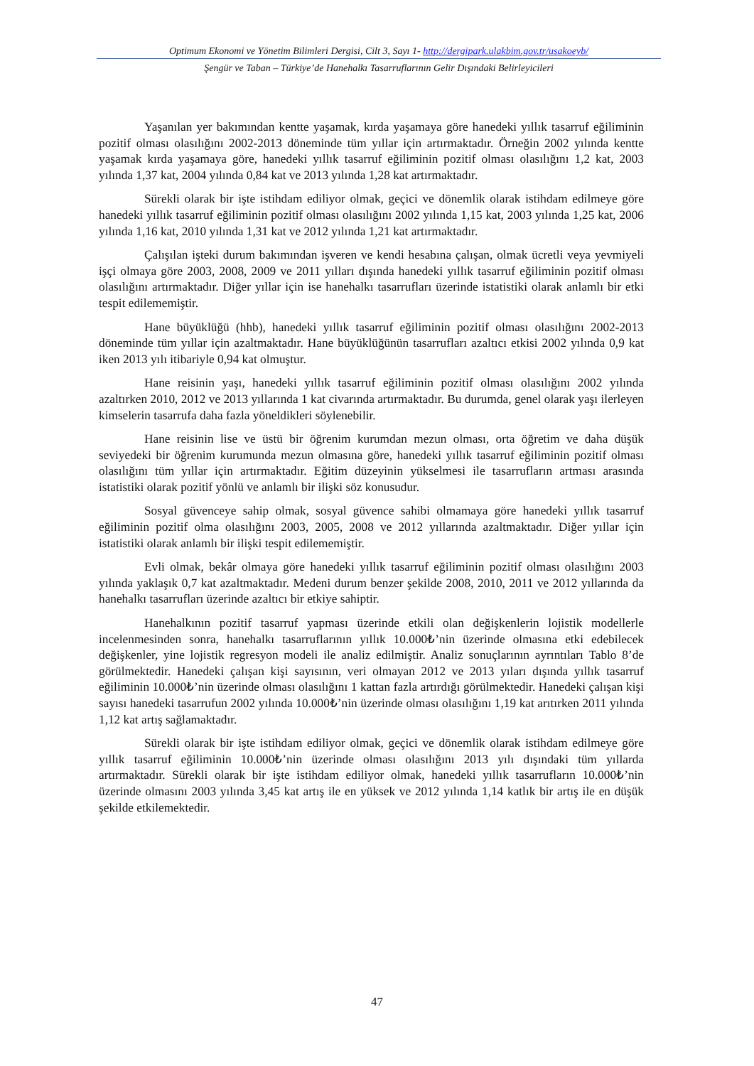Optimum Ekonomi ve Yönetim Bilimleri Dergisi, Cilt 3, Sayı 1- http://dergipark.ulakbim.gov.tr/usakoeyb/
Şengür ve Taban – Türkiye’de Hanehalkı Tasarruflarının Gelir Dışındaki Belirleyicileri
Yaşanılan yer bakımından kentte yaşamak, kırda yaşamaya göre hanedeki yıllık tasarruf eğiliminin pozitif olması olasılığını 2002-2013 döneminde tüm yıllar için artırmaktadır. Örneğin 2002 yılında kentte yaşamak kırda yaşamaya göre, hanedeki yıllık tasarruf eğiliminin pozitif olması olasılığını 1,2 kat, 2003 yılında 1,37 kat, 2004 yılında 0,84 kat ve 2013 yılında 1,28 kat artırmaktadır.
Sürekli olarak bir işte istihdam ediliyor olmak, geçici ve dönemlik olarak istihdam edilmeye göre hanedeki yıllık tasarruf eğiliminin pozitif olması olasılığını 2002 yılında 1,15 kat, 2003 yılında 1,25 kat, 2006 yılında 1,16 kat, 2010 yılında 1,31 kat ve 2012 yılında 1,21 kat artırmaktadır.
Çalışılan işteki durum bakımından işveren ve kendi hesabına çalışan, olmak ücretli veya yevmiyeli işçi olmaya göre 2003, 2008, 2009 ve 2011 yılları dışında hanedeki yıllık tasarruf eğiliminin pozitif olması olasılığını artırmaktadır. Diğer yıllar için ise hanehalkı tasarrufları üzerinde istatistiki olarak anlamlı bir etki tespit edilememiştir.
Hane büyüklüğü (hhb), hanedeki yıllık tasarruf eğiliminin pozitif olması olasılığını 2002-2013 döneminde tüm yıllar için azaltmaktadır. Hane büyüklüğünün tasarrufları azaltıcı etkisi 2002 yılında 0,9 kat iken 2013 yılı itibariyle 0,94 kat olmuştur.
Hane reisinin yaşı, hanedeki yıllık tasarruf eğiliminin pozitif olması olasılığını 2002 yılında azaltırken 2010, 2012 ve 2013 yıllarında 1 kat civarında artırmaktadır. Bu durumda, genel olarak yaşı ilerleyen kimselerin tasarrufa daha fazla yöneldikleri söylenebilir.
Hane reisinin lise ve üstü bir öğrenim kurumdan mezun olması, orta öğretim ve daha düşük seviyedeki bir öğrenim kurumunda mezun olmasına göre, hanedeki yıllık tasarruf eğiliminin pozitif olması olasılığını tüm yıllar için artırmaktadır. Eğitim düzeyinin yükselmesi ile tasarrufların artması arasında istatistiki olarak pozitif yönlü ve anlamlı bir ilişki söz konusudur.
Sosyal güvenceye sahip olmak, sosyal güvence sahibi olmamaya göre hanedeki yıllık tasarruf eğiliminin pozitif olma olasılığını 2003, 2005, 2008 ve 2012 yıllarında azaltmaktadır. Diğer yıllar için istatistiki olarak anlamlı bir ilişki tespit edilememiştir.
Evli olmak, bekâr olmaya göre hanedeki yıllık tasarruf eğiliminin pozitif olması olasılığını 2003 yılında yaklaşık 0,7 kat azaltmaktadır. Medeni durum benzer şekilde 2008, 2010, 2011 ve 2012 yıllarında da hanehalkı tasarrufları üzerinde azaltıcı bir etkiye sahiptir.
Hanehalkının pozitif tasarruf yapması üzerinde etkili olan değişkenlerin lojistik modellerle incelenmesinden sonra, hanehalkı tasarruflarının yıllık 10.000₺’nin üzerinde olmasına etki edebilecek değişkenler, yine lojistik regresyon modeli ile analiz edilmiştir. Analiz sonuçlarının ayrıntıları Tablo 8’de görülmektedir. Hanedeki çalışan kişi sayısının, veri olmayan 2012 ve 2013 yıları dışında yıllık tasarruf eğiliminin 10.000₺’nin üzerinde olması olasılığını 1 kattan fazla artırdığı görülmektedir. Hanedeki çalışan kişi sayısı hanedeki tasarrufun 2002 yılında 10.000₺’nin üzerinde olması olasılığını 1,19 kat arıtırken 2011 yılında 1,12 kat artış sağlamaktadır.
Sürekli olarak bir işte istihdam ediliyor olmak, geçici ve dönemlik olarak istihdam edilmeye göre yıllık tasarruf eğiliminin 10.000₺’nin üzerinde olması olasılığını 2013 yılı dışındaki tüm yıllarda artırmaktadır. Sürekli olarak bir işte istihdam ediliyor olmak, hanedeki yıllık tasarrufların 10.000₺’nin üzerinde olmasını 2003 yılında 3,45 kat artış ile en yüksek ve 2012 yılında 1,14 katlık bir artış ile en düşük şekilde etkilemektedir.
47